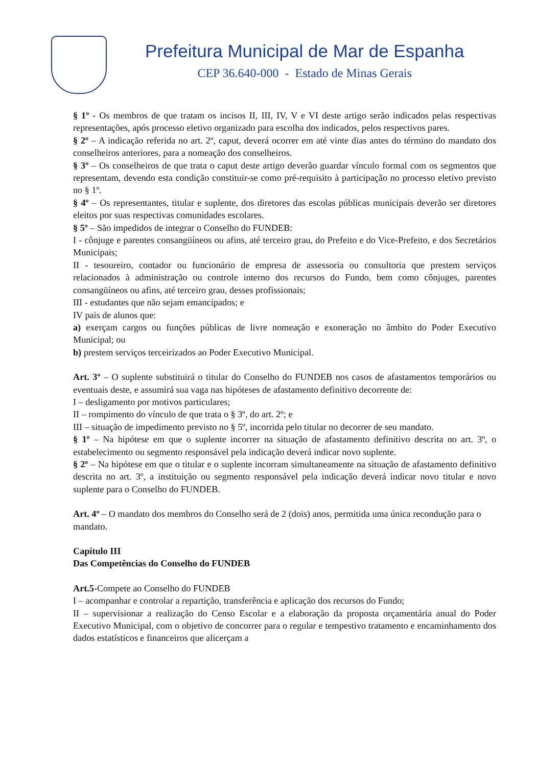Prefeitura Municipal de Mar de Espanha
CEP 36.640-000 - Estado de Minas Gerais
§ 1º - Os membros de que tratam os incisos II, III, IV, V e VI deste artigo serão indicados pelas respectivas representações, após processo eletivo organizado para escolha dos indicados, pelos respectivos pares.
§ 2º – A indicação referida no art. 2º, caput, deverá ocorrer em até vinte dias antes do término do mandato dos conselheiros anteriores, para a nomeação dos conselheiros.
§ 3º – Os conselheiros de que trata o caput deste artigo deverão guardar vínculo formal com os segmentos que representam, devendo esta condição constituir-se como pré-requisito à participação no processo eletivo previsto no § 1º.
§ 4º – Os representantes, titular e suplente, dos diretores das escolas públicas municipais deverão ser diretores eleitos por suas respectivas comunidades escolares.
§ 5º – São impedidos de integrar o Conselho do FUNDEB:
I - cônjuge e parentes consangüíneos ou afins, até terceiro grau, do Prefeito e do Vice-Prefeito, e dos Secretários Municipais;
II - tesoureiro, contador ou funcionário de empresa de assessoria ou consultoria que prestem serviços relacionados à administração ou controle interno dos recursos do Fundo, bem como cônjuges, parentes consangüíneos ou afins, até terceiro grau, desses profissionais;
III - estudantes que não sejam emancipados; e
IV pais de alunos que:
a) exerçam cargos ou funções públicas de livre nomeação e exoneração no âmbito do Poder Executivo Municipal; ou
b) prestem serviços terceirizados ao Poder Executivo Municipal.
Art. 3º – O suplente substituirá o titular do Conselho do FUNDEB nos casos de afastamentos temporários ou eventuais deste, e assumirá sua vaga nas hipóteses de afastamento definitivo decorrente de:
I – desligamento por motivos particulares;
II – rompimento do vínculo de que trata o § 3º, do art. 2º; e
III – situação de impedimento previsto no § 5º, incorrida pelo titular no decorrer de seu mandato.
§ 1º – Na hipótese em que o suplente incorrer na situação de afastamento definitivo descrita no art. 3º, o estabelecimento ou segmento responsável pela indicação deverá indicar novo suplente.
§ 2º – Na hipótese em que o titular e o suplente incorram simultaneamente na situação de afastamento definitivo descrita no art. 3º, a instituição ou segmento responsável pela indicação deverá indicar novo titular e novo suplente para o Conselho do FUNDEB.
Art. 4º – O mandato dos membros do Conselho será de 2 (dois) anos, permitida uma única recondução para o mandato.
Capítulo III
Das Competências do Conselho do FUNDEB
Art.5-Compete ao Conselho do FUNDEB
I – acompanhar e controlar a repartição, transferência e aplicação dos recursos do Fundo;
II – supervisionar a realização do Censo Escolar e a elaboração da proposta orçamentária anual do Poder Executivo Municipal, com o objetivo de concorrer para o regular e tempestivo tratamento e encaminhamento dos dados estatísticos e financeiros que alicerçam a